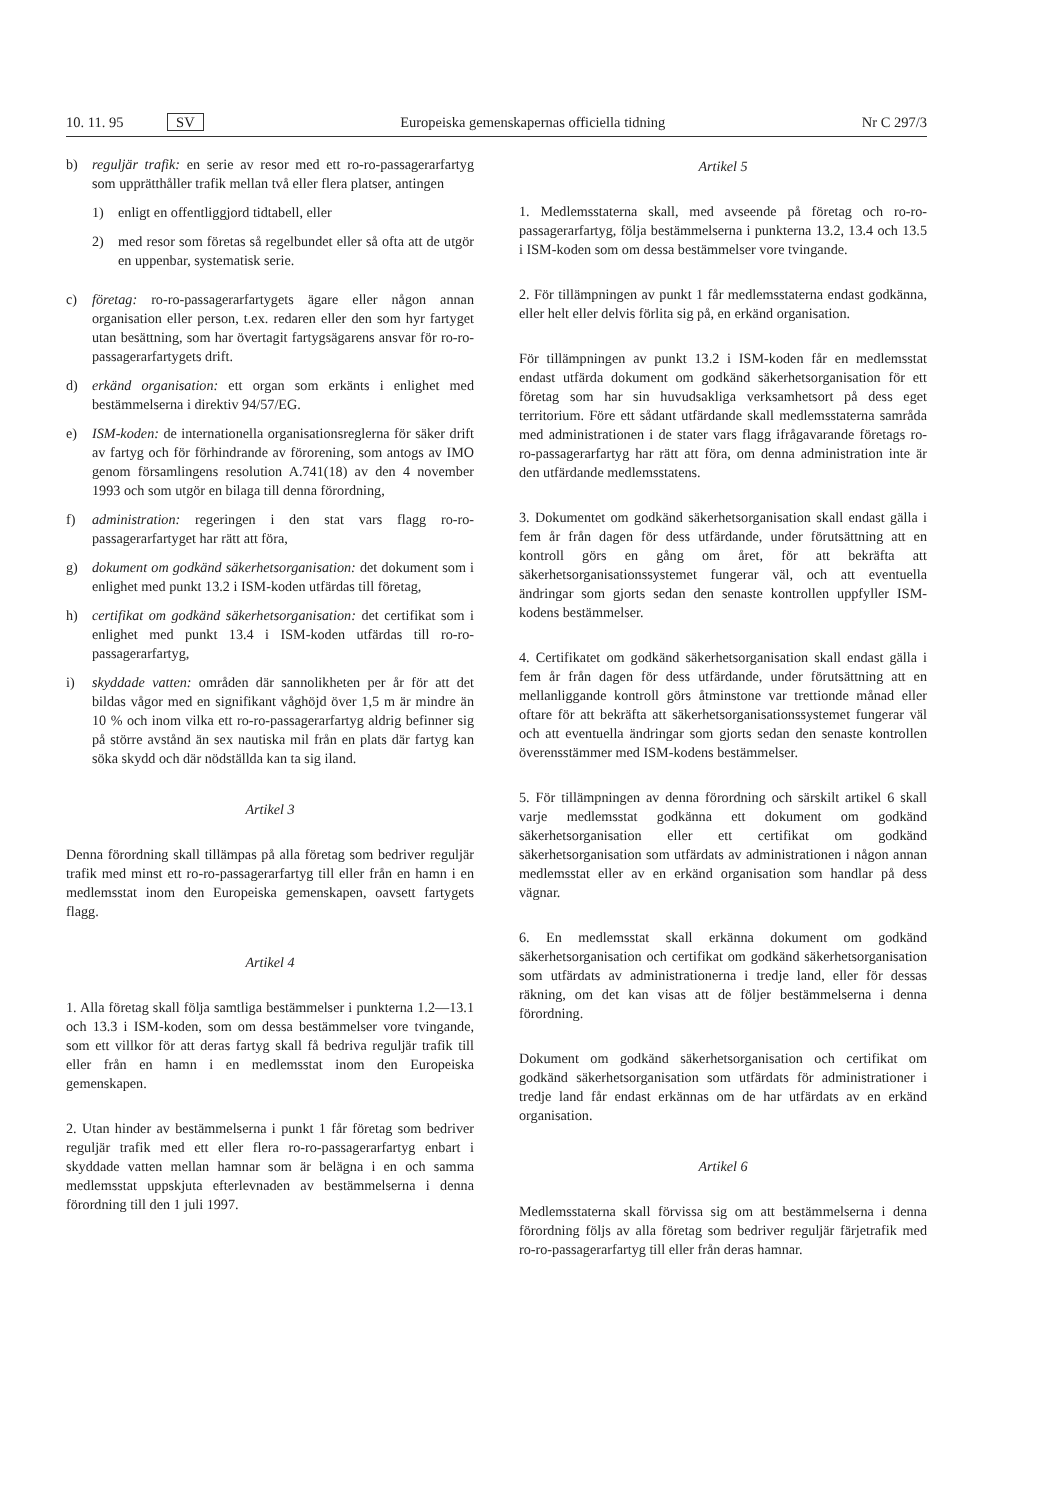10. 11. 95 SV Europeiska gemenskapernas officiella tidning Nr C 297/3
b) reguljär trafik: en serie av resor med ett ro-ro-passagerarfartyg som upprätthåller trafik mellan två eller flera platser, antingen
1) enligt en offentliggjord tidtabell, eller
2) med resor som företas så regelbundet eller så ofta att de utgör en uppenbar, systematisk serie.
c) företag: ro-ro-passagerarfartygets ägare eller någon annan organisation eller person, t.ex. redaren eller den som hyr fartyget utan besättning, som har övertagit fartygsägarens ansvar för ro-ro-passagerarfartygets drift.
d) erkänd organisation: ett organ som erkänts i enlighet med bestämmelserna i direktiv 94/57/EG.
e) ISM-koden: de internationella organisationsreglerna för säker drift av fartyg och för förhindrande av förorening, som antogs av IMO genom församlingens resolution A.741(18) av den 4 november 1993 och som utgör en bilaga till denna förordning,
f) administration: regeringen i den stat vars flagg ro-ro-passagerarfartyget har rätt att föra,
g) dokument om godkänd säkerhetsorganisation: det dokument som i enlighet med punkt 13.2 i ISM-koden utfärdas till företag,
h) certifikat om godkänd säkerhetsorganisation: det certifikat som i enlighet med punkt 13.4 i ISM-koden utfärdas till ro-ro-passagerarfartyg,
i) skyddade vatten: områden där sannolikheten per år för att det bildas vågor med en signifikant våghöjd över 1,5 m är mindre än 10 % och inom vilka ett ro-ro-passagerarfartyg aldrig befinner sig på större avstånd än sex nautiska mil från en plats där fartyg kan söka skydd och där nödställda kan ta sig iland.
Artikel 3
Denna förordning skall tillämpas på alla företag som bedriver reguljär trafik med minst ett ro-ro-passagerarfartyg till eller från en hamn i en medlemsstat inom den Europeiska gemenskapen, oavsett fartygets flagg.
Artikel 4
1. Alla företag skall följa samtliga bestämmelser i punkterna 1.2—13.1 och 13.3 i ISM-koden, som om dessa bestämmelser vore tvingande, som ett villkor för att deras fartyg skall få bedriva reguljär trafik till eller från en hamn i en medlemsstat inom den Europeiska gemenskapen.
2. Utan hinder av bestämmelserna i punkt 1 får företag som bedriver reguljär trafik med ett eller flera ro-ro-passagerarfartyg enbart i skyddade vatten mellan hamnar som är belägna i en och samma medlemsstat uppskjuta efterlevnaden av bestämmelserna i denna förordning till den 1 juli 1997.
Artikel 5
1. Medlemsstaterna skall, med avseende på företag och ro-ro-passagerarfartyg, följa bestämmelserna i punkterna 13.2, 13.4 och 13.5 i ISM-koden som om dessa bestämmelser vore tvingande.
2. För tillämpningen av punkt 1 får medlemsstaterna endast godkänna, eller helt eller delvis förlita sig på, en erkänd organisation.
För tillämpningen av punkt 13.2 i ISM-koden får en medlemsstat endast utfärda dokument om godkänd säkerhetsorganisation för ett företag som har sin huvudsakliga verksamhetsort på dess eget territorium. Före ett sådant utfärdande skall medlemsstaterna samråda med administrationen i de stater vars flagg ifrågavarande företags ro-ro-passagerarfartyg har rätt att föra, om denna administration inte är den utfärdande medlemsstatens.
3. Dokumentet om godkänd säkerhetsorganisation skall endast gälla i fem år från dagen för dess utfärdande, under förutsättning att en kontroll görs en gång om året, för att bekräfta att säkerhetsorganisationssystemet fungerar väl, och att eventuella ändringar som gjorts sedan den senaste kontrollen uppfyller ISM-kodens bestämmelser.
4. Certifikatet om godkänd säkerhetsorganisation skall endast gälla i fem år från dagen för dess utfärdande, under förutsättning att en mellanliggande kontroll görs åtminstone var trettionde månad eller oftare för att bekräfta att säkerhetsorganisationssystemet fungerar väl och att eventuella ändringar som gjorts sedan den senaste kontrollen överensstämmer med ISM-kodens bestämmelser.
5. För tillämpningen av denna förordning och särskilt artikel 6 skall varje medlemsstat godkänna ett dokument om godkänd säkerhetsorganisation eller ett certifikat om godkänd säkerhetsorganisation som utfärdats av administrationen i någon annan medlemsstat eller av en erkänd organisation som handlar på dess vägnar.
6. En medlemsstat skall erkänna dokument om godkänd säkerhetsorganisation och certifikat om godkänd säkerhetsorganisation som utfärdats av administrationerna i tredje land, eller för dessas räkning, om det kan visas att de följer bestämmelserna i denna förordning.
Dokument om godkänd säkerhetsorganisation och certifikat om godkänd säkerhetsorganisation som utfärdats för administrationer i tredje land får endast erkännas om de har utfärdats av en erkänd organisation.
Artikel 6
Medlemsstaterna skall förvissa sig om att bestämmelserna i denna förordning följs av alla företag som bedriver reguljär färjetrafik med ro-ro-passagerarfartyg till eller från deras hamnar.